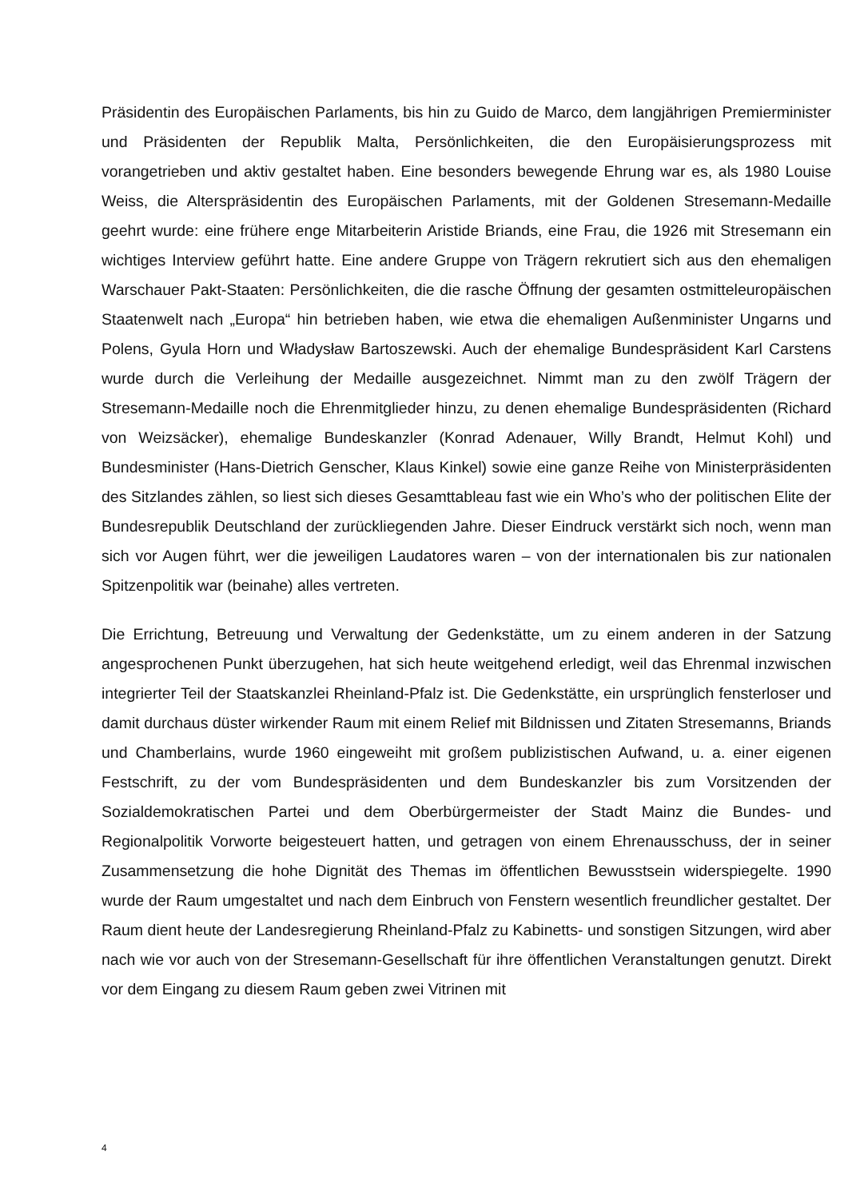Präsidentin des Europäischen Parlaments, bis hin zu Guido de Marco, dem langjährigen Premierminister und Präsidenten der Republik Malta, Persönlichkeiten, die den Europäisierungsprozess mit vorangetrieben und aktiv gestaltet haben. Eine besonders bewegende Ehrung war es, als 1980 Louise Weiss, die Alterspräsidentin des Europäischen Parlaments, mit der Goldenen Stresemann-Medaille geehrt wurde: eine frühere enge Mitarbeiterin Aristide Briands, eine Frau, die 1926 mit Stresemann ein wichtiges Interview geführt hatte. Eine andere Gruppe von Trägern rekrutiert sich aus den ehemaligen Warschauer Pakt-Staaten: Persönlichkeiten, die die rasche Öffnung der gesamten ostmitteleuropäischen Staatenwelt nach „Europa“ hin betrieben haben, wie etwa die ehemaligen Außenminister Ungarns und Polens, Gyula Horn und Władysław Bartoszewski. Auch der ehemalige Bundespräsident Karl Carstens wurde durch die Verleihung der Medaille ausgezeichnet. Nimmt man zu den zwölf Trägern der Stresemann-Medaille noch die Ehrenmitglieder hinzu, zu denen ehemalige Bundespräsidenten (Richard von Weizsäcker), ehemalige Bundeskanzler (Konrad Adenauer, Willy Brandt, Helmut Kohl) und Bundesminister (Hans-Dietrich Genscher, Klaus Kinkel) sowie eine ganze Reihe von Ministerpräsidenten des Sitzlandes zählen, so liest sich dieses Gesamttableau fast wie ein Who’s who der politischen Elite der Bundesrepublik Deutschland der zurückliegenden Jahre. Dieser Eindruck verstärkt sich noch, wenn man sich vor Augen führt, wer die jeweiligen Laudatores waren – von der internationalen bis zur nationalen Spitzenpolitik war (beinahe) alles vertreten.
Die Errichtung, Betreuung und Verwaltung der Gedenkstätte, um zu einem anderen in der Satzung angesprochenen Punkt überzugehen, hat sich heute weitgehend erledigt, weil das Ehrenmal inzwischen integrierter Teil der Staatskanzlei Rheinland-Pfalz ist. Die Gedenkstätte, ein ursprünglich fensterloser und damit durchaus düster wirkender Raum mit einem Relief mit Bildnissen und Zitaten Stresemanns, Briands und Chamberlains, wurde 1960 eingeweiht mit großem publizistischen Aufwand, u. a. einer eigenen Festschrift, zu der vom Bundespräsidenten und dem Bundeskanzler bis zum Vorsitzenden der Sozialdemokratischen Partei und dem Oberbürgermeister der Stadt Mainz die Bundes- und Regionalpolitik Vorworte beigesteuert hatten, und getragen von einem Ehrenausschuss, der in seiner Zusammensetzung die hohe Dignität des Themas im öffentlichen Bewusstsein widerspiegelte. 1990 wurde der Raum umgestaltet und nach dem Einbruch von Fenstern wesentlich freundlicher gestaltet. Der Raum dient heute der Landesregierung Rheinland-Pfalz zu Kabinetts- und sonstigen Sitzungen, wird aber nach wie vor auch von der Stresemann-Gesellschaft für ihre öffentlichen Veranstaltungen genutzt. Direkt vor dem Eingang zu diesem Raum geben zwei Vitrinen mit
4